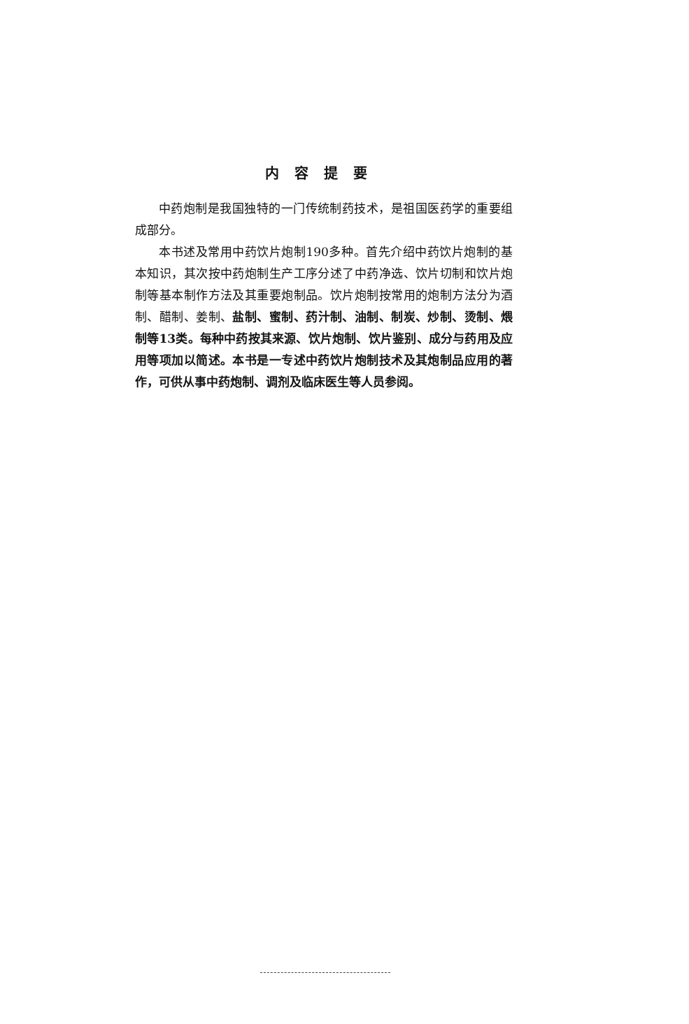内容提要
中药炮制是我国独特的一门传统制药技术，是祖国医药学的重要组成部分。
本书述及常用中药饮片炮制190多种。首先介绍中药饮片炮制的基本知识，其次按中药炮制生产工序分述了中药净选、饮片切制和饮片炮制等基本制作方法及其重要炮制品。饮片炮制按常用的炮制方法分为酒制、醋制、姜制、盐制、蜜制、药汁制、油制、制炭、炒制、烫制、煨制等13类。每种中药按其来源、饮片炮制、饮片鉴别、成分与药用及应用等项加以简述。本书是一专述中药饮片炮制技术及其炮制品应用的著作，可供从事中药炮制、调剂及临床医生等人员参阅。